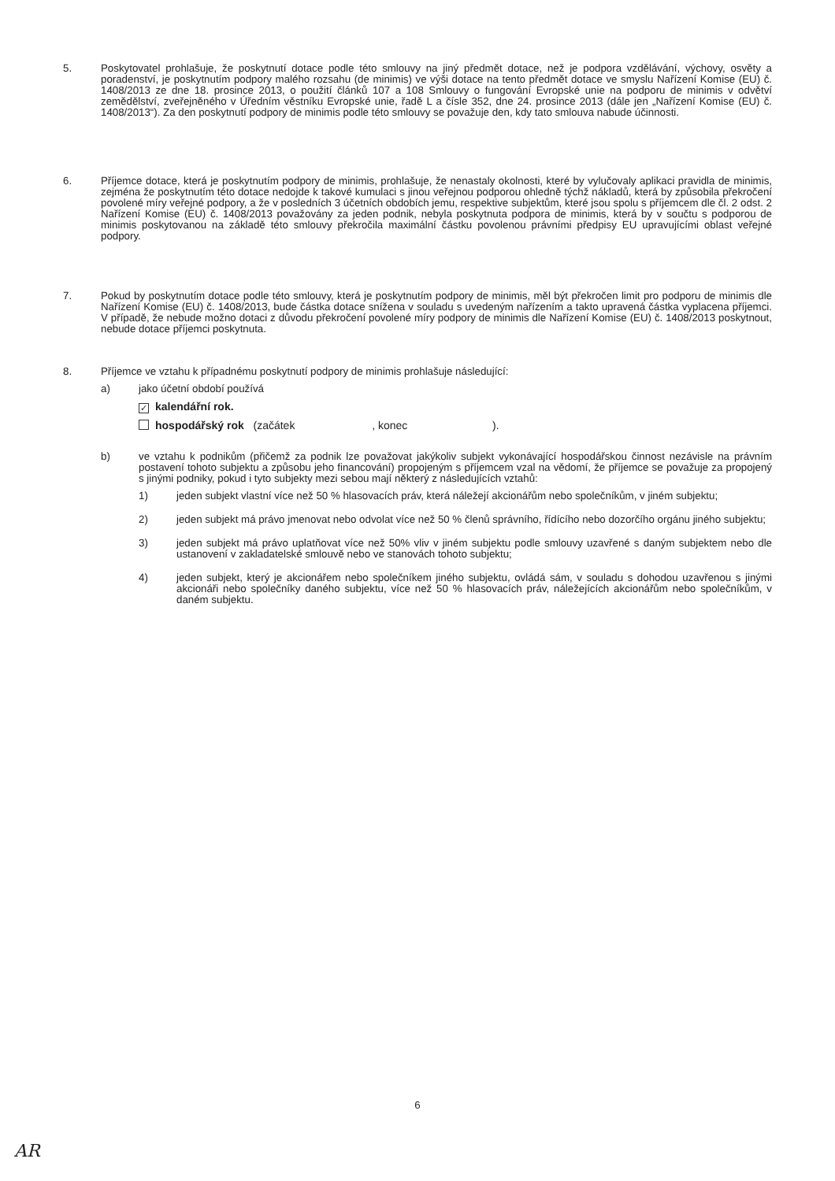5. Poskytovatel prohlašuje, že poskytnutí dotace podle této smlouvy na jiný předmět dotace, než je podpora vzdělávání, výchovy, osvěty a poradenství, je poskytnutím podpory malého rozsahu (de minimis) ve výši dotace na tento předmět dotace ve smyslu Nařízení Komise (EU) č. 1408/2013 ze dne 18. prosince 2013, o použití článků 107 a 108 Smlouvy o fungování Evropské unie na podporu de minimis v odvětví zemědělství, zveřejněného v Úředním věstníku Evropské unie, řadě L a čísle 352, dne 24. prosince 2013 (dále jen „Nařízení Komise (EU) č. 1408/2013“). Za den poskytnutí podpory de minimis podle této smlouvy se považuje den, kdy tato smlouva nabude účinnosti.
6. Příjemce dotace, která je poskytnutím podpory de minimis, prohlašuje, že nenastaly okolnosti, které by vylučovaly aplikaci pravidla de minimis, zejména že poskytnutím této dotace nedojde k takové kumulaci s jinou veřejnou podporou ohledně týchž nákladů, která by způsobila překročení povolené míry veřejné podpory, a že v posledních 3 účetních obdobích jemu, respektive subjektům, které jsou spolu s příjemcem dle čl. 2 odst. 2 Nařízení Komise (EU) č. 1408/2013 považovány za jeden podnik, nebyla poskytnuta podpora de minimis, která by v součtu s podporou de minimis poskytovanou na základě této smlouvy překročila maximální částku povolenou právními předpisy EU upravujícími oblast veřejné podpory.
7. Pokud by poskytnutím dotace podle této smlouvy, která je poskytnutím podpory de minimis, měl být překročen limit pro podporu de minimis dle Nařízení Komise (EU) č. 1408/2013, bude částka dotace snížena v souladu s uvedeným nařízením a takto upravená částka vyplacena příjemci. V případě, že nebude možno dotaci z důvodu překročení povolené míry podpory de minimis dle Nařízení Komise (EU) č. 1408/2013 poskytnout, nebude dotace příjemci poskytnuta.
8. Příjemce ve vztahu k případnému poskytnutí podpory de minimis prohlašuje následující:
a) jako účetní období používá
✓ kalendářní rok.
hospodářský rok (začátek , konec ).
b) ve vztahu k podnikům (přičemž za podnik lze považovat jakýkoliv subjekt vykonávající hospodářskou činnost nezávisle na právním postavení tohoto subjektu a způsobu jeho financování) propojeným s příjemcem vzal na vědomí, že příjemce se považuje za propojený s jinými podniky, pokud i tyto subjekty mezi sebou mají některý z následujících vztahů:
1) jeden subjekt vlastní více než 50 % hlasovacích práv, která náležejí akcionářům nebo společníkům, v jiném subjektu;
2) jeden subjekt má právo jmenovat nebo odvolat více než 50 % členů správního, řídícího nebo dozorčího orgánu jiného subjektu;
3) jeden subjekt má právo uplatňovat více než 50% vliv v jiném subjektu podle smlouvy uzavřené s daným subjektem nebo dle ustanovení v zakladatelské smlouvě nebo ve stanovách tohoto subjektu;
4) jeden subjekt, který je akcionářem nebo společníkem jiného subjektu, ovládá sám, v souladu s dohodou uzavřenou s jinými akcionáři nebo společníky daného subjektu, více než 50 % hlasovacích práv, náležejících akcionářům nebo společníkům, v daném subjektu.
6
AR